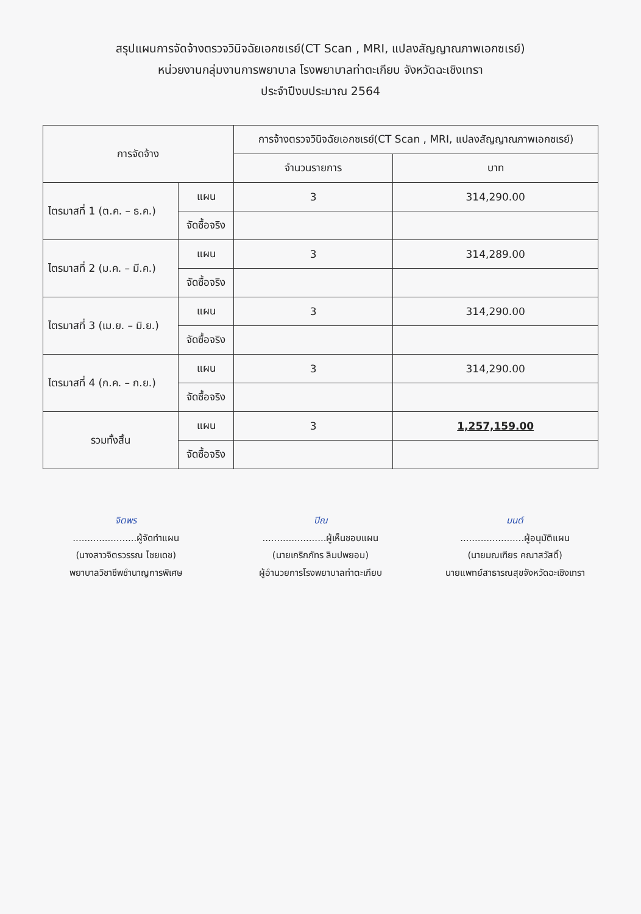สรุปแผนการจัดจ้างตรวจวินิจฉัยเอกซเรย์(CT Scan , MRI, แปลงสัญญาณภาพเอกซเรย์)
หน่วยงานกลุ่มงานการพยาบาล โรงพยาบาลท่าตะเกียบ จังหวัดฉะเชิงเทรา
ประจำปีงบประมาณ 2564
| การจัดจ้าง | | การจ้างตรวจวินิจฉัยเอกซเรย์(CT Scan , MRI, แปลงสัญญาณภาพเอกซเรย์) | |
| --- | --- | --- | --- |
| | | จำนวนรายการ | บาท |
| ไตรมาสที่ 1 (ต.ค. – ธ.ค.) | แผน | 3 | 314,290.00 |
| | จัดซื้อจริง | | |
| ไตรมาสที่ 2 (ม.ค. – มี.ค.) | แผน | 3 | 314,289.00 |
| | จัดซื้อจริง | | |
| ไตรมาสที่ 3 (เม.ย. – มิ.ย.) | แผน | 3 | 314,290.00 |
| | จัดซื้อจริง | | |
| ไตรมาสที่ 4 (ก.ค. – ก.ย.) | แผน | 3 | 314,290.00 |
| | จัดซื้อจริง | | |
| รวมทั้งสิ้น | แผน | 3 | 1,257,159.00 |
| | จัดซื้อจริง | | |
จิตพร
......................ผู้จัดทำแผน
(นางสาวจิตรวรรณ ไชยเดช)
พยาบาลวิชาชีพชำนาญการพิเศษ
ปิณ
......................ผู้เห็นชอบแผน
(นายเกริกภัทร ลิมปพยอม)
ผู้อำนวยการโรงพยาบาลท่าตะเกียบ
มนต์
......................ผู้อนุมัติแผน
(นายมณเฑียร คณาสวัสดิ์)
นายแพทย์สาธารณสุขจังหวัดฉะเชิงเทรา